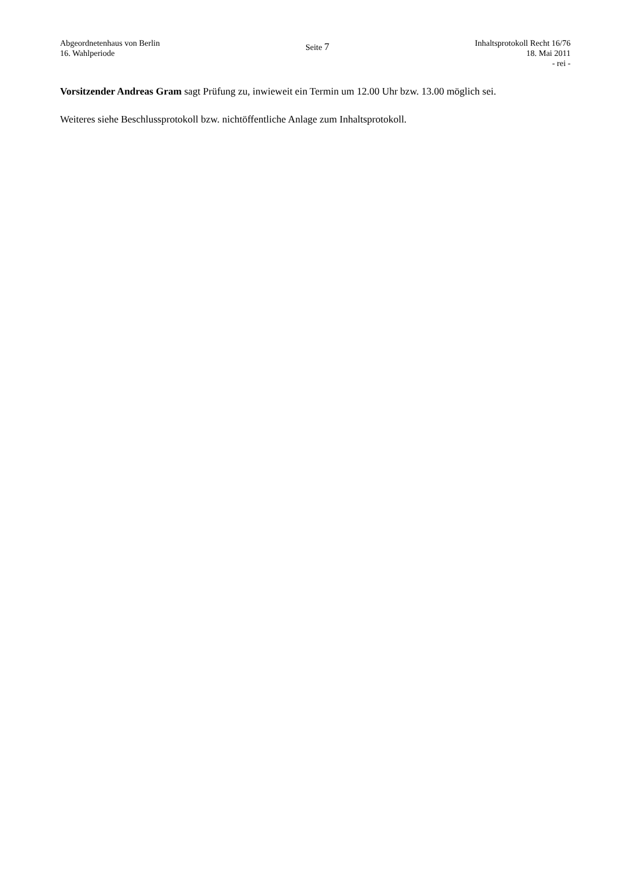Abgeordnetenhaus von Berlin
16. Wahlperiode
Seite 7
Inhaltsprotokoll Recht 16/76
18. Mai 2011
- rei -
Vorsitzender Andreas Gram sagt Prüfung zu, inwieweit ein Termin um 12.00 Uhr bzw. 13.00 möglich sei.
Weiteres siehe Beschlussprotokoll bzw. nichtöffentliche Anlage zum Inhaltsprotokoll.